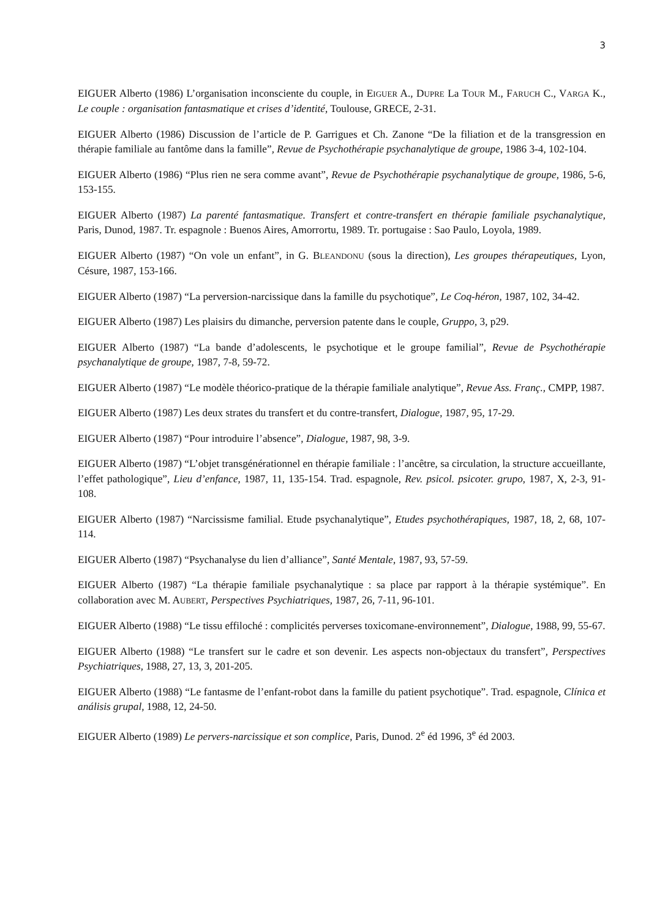3
EIGUER Alberto (1986) L’organisation inconsciente du couple, in EIGUER A., DUPRE La TOUR M., FARUCH C., VARGA K., Le couple : organisation fantasmatique et crises d’identité, Toulouse, GRECE, 2-31.
EIGUER Alberto (1986) Discussion de l’article de P. Garrigues et Ch. Zanone “De la filiation et de la transgression en thérapie familiale au fantôme dans la famille”, Revue de Psychothérapie psychanalytique de groupe, 1986 3-4, 102-104.
EIGUER Alberto (1986) “Plus rien ne sera comme avant”, Revue de Psychothérapie psychanalytique de groupe, 1986, 5-6, 153-155.
EIGUER Alberto (1987) La parenté fantasmatique. Transfert et contre-transfert en thérapie familiale psychanalytique, Paris, Dunod, 1987. Tr. espagnole : Buenos Aires, Amorrortu, 1989. Tr. portugaise : Sao Paulo, Loyola, 1989.
EIGUER Alberto (1987) “On vole un enfant”, in G. BLEANDONU (sous la direction), Les groupes thérapeutiques, Lyon, Césure, 1987, 153-166.
EIGUER Alberto (1987) “La perversion-narcissique dans la famille du psychotique”, Le Coq-héron, 1987, 102, 34-42.
EIGUER Alberto (1987) Les plaisirs du dimanche, perversion patente dans le couple, Gruppo, 3, p29.
EIGUER Alberto (1987) “La bande d’adolescents, le psychotique et le groupe familial”, Revue de Psychothérapie psychanalytique de groupe, 1987, 7-8, 59-72.
EIGUER Alberto (1987) “Le modèle théorico-pratique de la thérapie familiale analytique”, Revue Ass. Franç., CMPP, 1987.
EIGUER Alberto (1987) Les deux strates du transfert et du contre-transfert, Dialogue, 1987, 95, 17-29.
EIGUER Alberto (1987) “Pour introduire l’absence”, Dialogue, 1987, 98, 3-9.
EIGUER Alberto (1987) “L’objet transgénérationnel en thérapie familiale : l’ancêtre, sa circulation, la structure accueillante, l’effet pathologique”, Lieu d’enfance, 1987, 11, 135-154. Trad. espagnole, Rev. psicol. psicoter. grupo, 1987, X, 2-3, 91-108.
EIGUER Alberto (1987) “Narcissisme familial. Etude psychanalytique”, Etudes psychothérapiques, 1987, 18, 2, 68, 107-114.
EIGUER Alberto (1987) “Psychanalyse du lien d’alliance”, Santé Mentale, 1987, 93, 57-59.
EIGUER Alberto (1987) “La thérapie familiale psychanalytique : sa place par rapport à la thérapie systémique”. En collaboration avec M. AUBERT, Perspectives Psychiatriques, 1987, 26, 7-11, 96-101.
EIGUER Alberto (1988) “Le tissu effiloché : complicités perverses toxicomane-environnement”, Dialogue, 1988, 99, 55-67.
EIGUER Alberto (1988) “Le transfert sur le cadre et son devenir. Les aspects non-objectaux du transfert”, Perspectives Psychiatriques, 1988, 27, 13, 3, 201-205.
EIGUER Alberto (1988) “Le fantasme de l’enfant-robot dans la famille du patient psychotique”. Trad. espagnole, Clínica et análisis grupal, 1988, 12, 24-50.
EIGUER Alberto (1989) Le pervers-narcissique et son complice, Paris, Dunod. 2<sup>e</sup> éd 1996, 3<sup>e</sup> éd 2003.